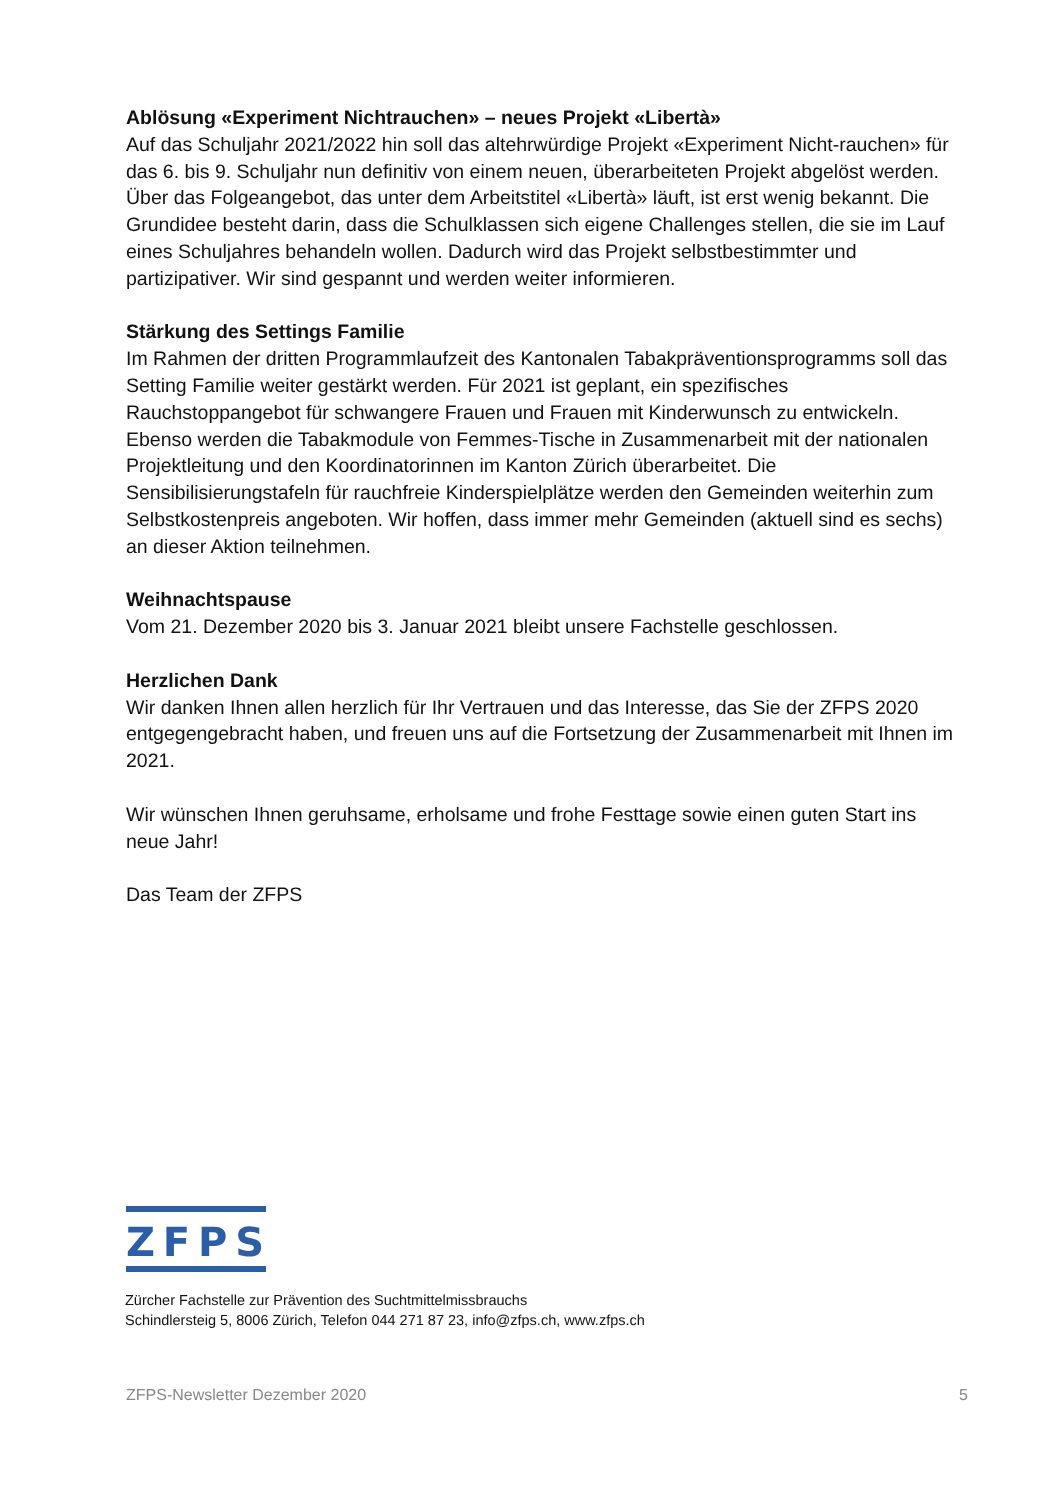Ablösung «Experiment Nichtrauchen» – neues Projekt «Libertà»
Auf das Schuljahr 2021/2022 hin soll das altehrwürdige Projekt «Experiment Nicht-rauchen» für das 6. bis 9. Schuljahr nun definitiv von einem neuen, überarbeiteten Projekt abgelöst werden. Über das Folgeangebot, das unter dem Arbeitstitel «Libertà» läuft, ist erst wenig bekannt. Die Grundidee besteht darin, dass die Schulklassen sich eigene Challenges stellen, die sie im Lauf eines Schuljahres behandeln wollen. Dadurch wird das Projekt selbstbestimmter und partizipativer. Wir sind gespannt und werden weiter informieren.
Stärkung des Settings Familie
Im Rahmen der dritten Programmlaufzeit des Kantonalen Tabakpräventionsprogramms soll das Setting Familie weiter gestärkt werden. Für 2021 ist geplant, ein spezifisches Rauchstoppangebot für schwangere Frauen und Frauen mit Kinderwunsch zu entwickeln. Ebenso werden die Tabakmodule von Femmes-Tische in Zusammenarbeit mit der nationalen Projektleitung und den Koordinatorinnen im Kanton Zürich überarbeitet. Die Sensibilisierungstafeln für rauchfreie Kinderspielplätze werden den Gemeinden weiterhin zum Selbstkostenpreis angeboten. Wir hoffen, dass immer mehr Gemeinden (aktuell sind es sechs) an dieser Aktion teilnehmen.
Weihnachtspause
Vom 21. Dezember 2020 bis 3. Januar 2021 bleibt unsere Fachstelle geschlossen.
Herzlichen Dank
Wir danken Ihnen allen herzlich für Ihr Vertrauen und das Interesse, das Sie der ZFPS 2020 entgegengebracht haben, und freuen uns auf die Fortsetzung der Zusammenarbeit mit Ihnen im 2021.
Wir wünschen Ihnen geruhsame, erholsame und frohe Festtage sowie einen guten Start ins neue Jahr!
Das Team der ZFPS
ZFPS
Zürcher Fachstelle zur Prävention des Suchtmittelmissbrauchs
Schindlersteig 5, 8006 Zürich, Telefon 044 271 87 23, info@zfps.ch, www.zfps.ch
ZFPS-Newsletter Dezember 2020 5